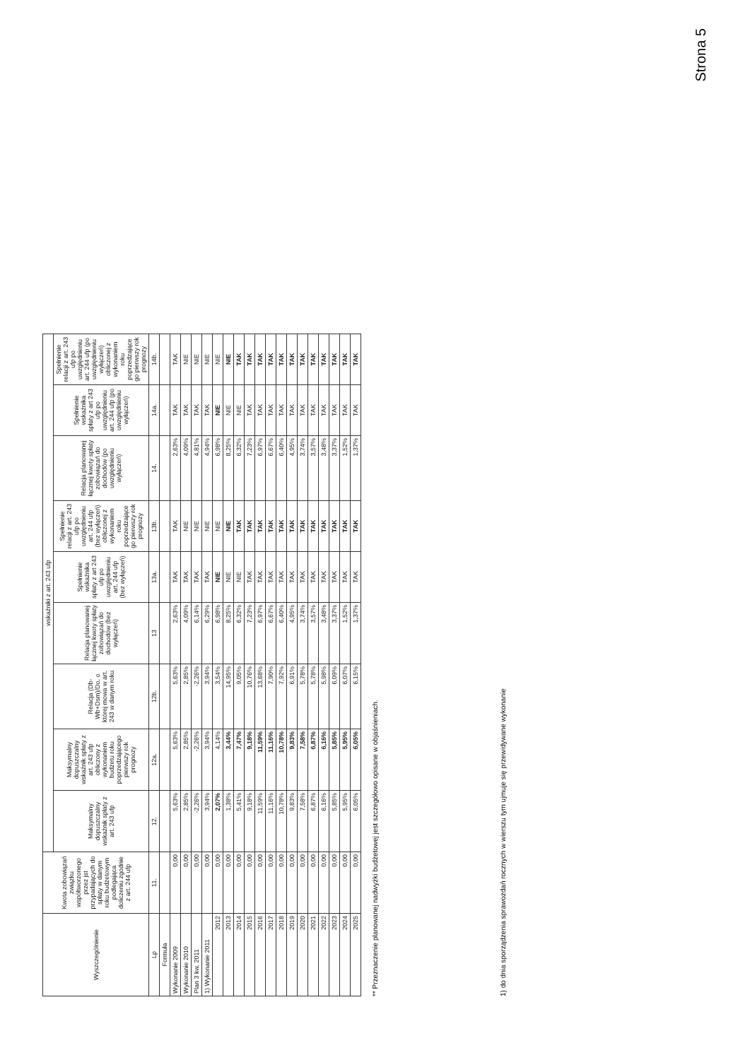| Wyszczególnienie | Kwota zobowiązań związku współtworzonego przez jst przypadających do spłaty w danym roku budżetowym podlegająca doliczeniu zgodnie z art. 244 ufp | wskaźniki z art. 243 ufp | | | | | | | | |
| --- | --- | --- | --- | --- | --- | --- | --- | --- | --- | --- |
| | | Maksymalny dopuszczalny wskaźnik spłaty z art. 243 ufp | Maksymalny dopuszczalny wskaźnik spłaty z art. 243 ufp obliczony z wykonaniem budżetu roku poprzedzającego pierwszy rok prognozy | Relacja (Db-Wb+Dsm)/Do, o której mowa w art. 243 w danym roku | Relacja planowanej łącznej kwoty spłaty zobowiązań do dochodów (bez wyłączeń) | Spełnienie wskaźnika spłaty z art 243 ufp po uwzględnieniu art. 244 ufp (bez wyłączeń) | Spełnienie relacji z art. 243 ufp po uwzględnieniu art. 244 ufp (bez wyłączeń) obliczonej z wykonaniem roku poprzedzające go pierwszy rok prognozy | Relacja planowanej łącznej kwoty spłaty zobowiązań do dochodów (po uwzględnieniu wyłączeń) | Spełnienie wskaźnika spłaty z art 243 ufp po uwzględnieniu art. 244 ufp (po uwzględnieniu wyłączeń) | Spełnienie relacji z art. 243 ufp po uwzględnieniu art. 244 ufp (po uwzględnieniu wyłączeń) obliczonej z wykonaniem roku poprzedzające go pierwszy rok prognozy |
| Lp | 11. | 12. | 12a. | 12b. | 13 | 13a. | 13b. | 14. | 14a. | 14b. |
| Formuła | | | | | | | | | | |
| Wykonanie 2009 | 0,00 | 5,63% | 5,63% | 5,63% | 2,63% | TAK | TAK | 2,63% | TAK | TAK |
| Wykonanie 2010 | 0,00 | 2,85% | 2,85% | 2,85% | 4,09% | TAK | NIE | 4,09% | TAK | NIE |
| Plan 3 kw. 2011 | 0,00 | -2,26% | -2,26% | -2,26% | 6,14% | TAK | NIE | 4,81% | TAK | NIE |
| 1) Wykonanie 2011 | 0,00 | 3,94% | 3,94% | 3,94% | 6,29% | TAK | NIE | 4,94% | TAK | NIE |
| 2012 | 0,00 | 2,07% | 4,14% | 3,54% | 6,98% | NIE | NIE | 6,98% | NIE | NIE |
| 2013 | 0,00 | 1,38% | 3,44% | 14,95% | 8,25% | NIE | NIE | 8,25% | NIE | NIE |
| 2014 | 0,00 | 5,41% | 7,47% | 9,05% | 6,32% | NIE | TAK | 6,32% | NIE | TAK |
| 2015 | 0,00 | 9,18% | 9,18% | 10,76% | 7,23% | TAK | TAK | 7,23% | TAK | TAK |
| 2016 | 0,00 | 11,59% | 11,59% | 13,68% | 6,97% | TAK | TAK | 6,97% | TAK | TAK |
| 2017 | 0,00 | 11,16% | 11,16% | 7,90% | 6,67% | TAK | TAK | 6,67% | TAK | TAK |
| 2018 | 0,00 | 10,78% | 10,78% | 7,92% | 6,40% | TAK | TAK | 6,40% | TAK | TAK |
| 2019 | 0,00 | 9,83% | 9,83% | 6,91% | 4,95% | TAK | TAK | 4,95% | TAK | TAK |
| 2020 | 0,00 | 7,58% | 7,58% | 5,78% | 3,74% | TAK | TAK | 3,74% | TAK | TAK |
| 2021 | 0,00 | 6,87% | 6,87% | 5,78% | 3,57% | TAK | TAK | 3,57% | TAK | TAK |
| 2022 | 0,00 | 6,16% | 6,16% | 5,98% | 3,48% | TAK | TAK | 3,48% | TAK | TAK |
| 2023 | 0,00 | 5,85% | 5,85% | 6,09% | 3,37% | TAK | TAK | 3,37% | TAK | TAK |
| 2024 | 0,00 | 5,95% | 5,95% | 6,07% | 1,52% | TAK | TAK | 1,52% | TAK | TAK |
| 2025 | 0,00 | 6,05% | 6,05% | 6,15% | 1,37% | TAK | TAK | 1,37% | TAK | TAK |
** Przeznaczenie planowanej nadwyżki budżetowej jest szczegółowo opisane w objaśnieniach.
1) do dnia sporządzenia sprawozdań rocznych w wierszu tym ujmuje się przewidywane wykonanie
Strona 5